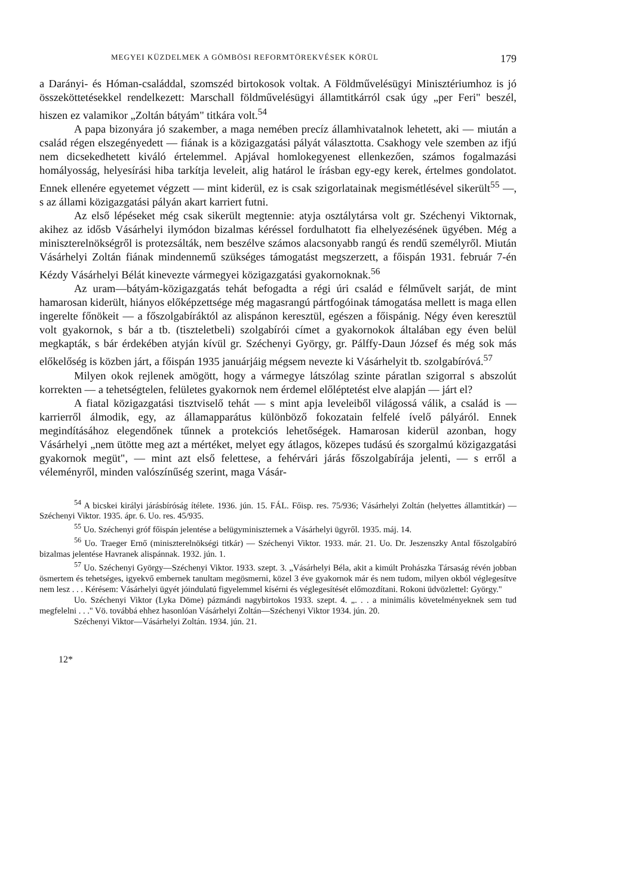MEGYEI KÜZDELMEK A GÖMBÖSI REFORMTÖREKVÉSEK KÖRÜL 179
a Darányi- és Hóman-családdal, szomszéd birtokosok voltak. A Földművelésügyi Minisztériumhoz is jó összeköttetésekkel rendelkezett: Marschall földművelésügyi államtitkárról csak úgy „per Feri" beszél, hiszen ez valamikor „Zoltán bátyám" titkára volt.<sup>54</sup>
A papa bizonyára jó szakember, a maga nemében precíz államhivatalnok lehetett, aki — miután a család régen elszegényedett — fiának is a közigazgatási pályát választotta. Csakhogy vele szemben az ifjú nem dicsekedhetett kiváló értelemmel. Apjával homlokegyenest ellenkezően, számos fogalmazási homályosság, helyesírási hiba tarkítja leveleit, alig határol le írásban egy-egy kerek, értelmes gondolatot. Ennek ellenére egyetemet végzett — mint kiderül, ez is csak szigorlatainak megismétlésével sikerült<sup>55</sup> —, s az állami közigazgatási pályán akart karriert futni.
Az első lépéseket még csak sikerült megtennie: atyja osztálytársa volt gr. Széchenyi Viktornak, akihez az idősb Vásárhelyi ilymódon bizalmas kéréssel fordulhatott fia elhelyezésének ügyében. Még a miniszterelnökségről is protezsálták, nem beszélve számos alacsonyabb rangú és rendű személyről. Miután Vásárhelyi Zoltán fiának mindennemű szükséges támogatást megszerzett, a főispán 1931. február 7-én Kézdy Vásárhelyi Bélát kinevezte vármegyei közigazgatási gyakornoknak.<sup>56</sup>
Az uram—bátyám-közigazgatás tehát befogadta a régi úri család e félművelt sarját, de mint hamarosan kiderült, hiányos előképzettsége még magasrangú pártfogóinak támogatása mellett is maga ellen ingerelte főnökeit — a főszolgabíráktól az alispánon keresztül, egészen a főispánig. Négy éven keresztül volt gyakornok, s bár a tb. (tiszteletbeli) szolgabírói címet a gyakornokok általában egy éven belül megkapták, s bár érdekében atyján kívül gr. Széchenyi György, gr. Pálffy-Daun József és még sok más előkelőség is közben járt, a főispán 1935 januárjáig mégsem nevezte ki Vásárhelyit tb. szolgabíróvá.<sup>57</sup>
Milyen okok rejlenek amögött, hogy a vármegye látszólag szinte páratlan szigorral s abszolút korrekten — a tehetségtelen, felületes gyakornok nem érdemel előléptetést elve alapján — járt el?
A fiatal közigazgatási tisztviselő tehát — s mint apja leveleiből világossá válik, a család is — karrierről álmodik, egy, az államapparátus különböző fokozatain felfelé ívelő pályáról. Ennek megindításához elegendőnek tűnnek a protekciós lehetőségek. Hamarosan kiderül azonban, hogy Vásárhelyi „nem ütötte meg azt a mértéket, melyet egy átlagos, közepes tudású és szorgalmú közigazgatási gyakornok megüt", — mint azt első felettese, a fehérvári járás főszolgabírája jelenti, — s erről a véleményről, minden valószínűség szerint, maga Vásár-
<sup>54</sup> A bicskei királyi járásbíróság ítélete. 1936. jún. 15. FÁL. Főisp. res. 75/936; Vásárhelyi Zoltán (helyettes államtitkár) — Széchenyi Viktor. 1935. ápr. 6. Uo. res. 45/935.
<sup>55</sup> Uo. Széchenyi gróf főispán jelentése a belügyminiszternek a Vásárhelyi ügyről. 1935. máj. 14.
<sup>56</sup> Uo. Traeger Ernő (miniszterelnökségi titkár) — Széchenyi Viktor. 1933. már. 21. Uo. Dr. Jeszenszky Antal főszolgabíró bizalmas jelentése Havranek alispánnak. 1932. jún. 1.
<sup>57</sup> Uo. Széchenyi György—Széchenyi Viktor. 1933. szept. 3. „Vásárhelyi Béla, akit a kimúlt Prohászka Társaság révén jobban ösmertem és tehetséges, igyekvő embernek tanultam megösmerni, közel 3 éve gyakornok már és nem tudom, milyen okból véglegesítve nem lesz . . . Kérésem: Vásárhelyi ügyét jóindulatú figyelemmel kísérni és véglegesítését előmozdítani. Rokoni üdvözlettel: György."
Uo. Széchenyi Viktor (Lyka Döme) pázmándi nagybirtokos 1933. szept. 4. „. . . a minimális követelményeknek sem tud megfelelni . . ." Vö. továbbá ehhez hasonlóan Vásárhelyi Zoltán—Széchenyi Viktor 1934. jún. 20.
Széchenyi Viktor—Vásárhelyi Zoltán. 1934. jún. 21.
12*